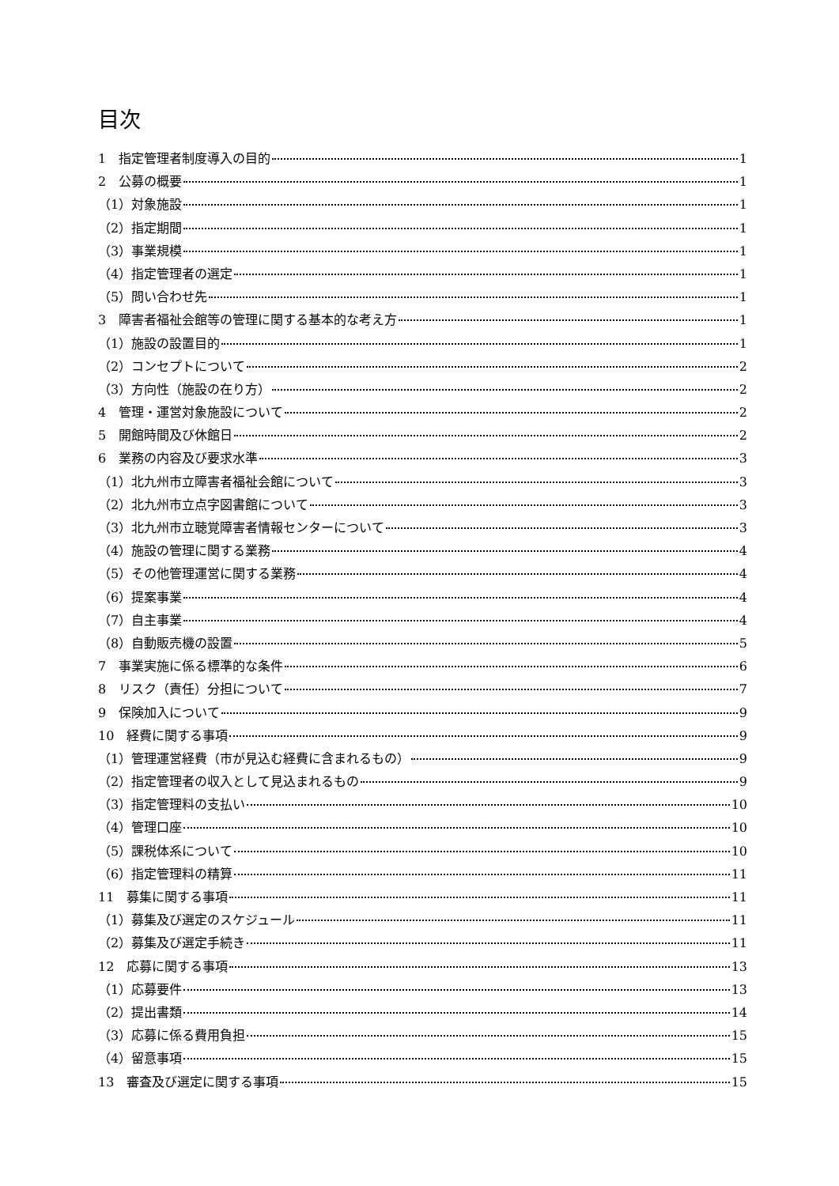目次
1　指定管理者制度導入の目的 1
2　公募の概要 1
（1）対象施設 1
（2）指定期間 1
（3）事業規模 1
（4）指定管理者の選定 1
（5）問い合わせ先 1
3　障害者福祉会館等の管理に関する基本的な考え方 1
（1）施設の設置目的 1
（2）コンセプトについて 2
（3）方向性（施設の在り方） 2
4　管理・運営対象施設について 2
5　開館時間及び休館日 2
6　業務の内容及び要求水準 3
（1）北九州市立障害者福祉会館について 3
（2）北九州市立点字図書館について 3
（3）北九州市立聴覚障害者情報センターについて 3
（4）施設の管理に関する業務 4
（5）その他管理運営に関する業務 4
（6）提案事業 4
（7）自主事業 4
（8）自動販売機の設置 5
7　事業実施に係る標準的な条件 6
8　リスク（責任）分担について 7
9　保険加入について 9
10　経費に関する事項 9
（1）管理運営経費（市が見込む経費に含まれるもの） 9
（2）指定管理者の収入として見込まれるもの 9
（3）指定管理料の支払い 10
（4）管理口座 10
（5）課税体系について 10
（6）指定管理料の精算 11
11　募集に関する事項 11
（1）募集及び選定のスケジュール 11
（2）募集及び選定手続き 11
12　応募に関する事項 13
（1）応募要件 13
（2）提出書類 14
（3）応募に係る費用負担 15
（4）留意事項 15
13　審査及び選定に関する事項 15